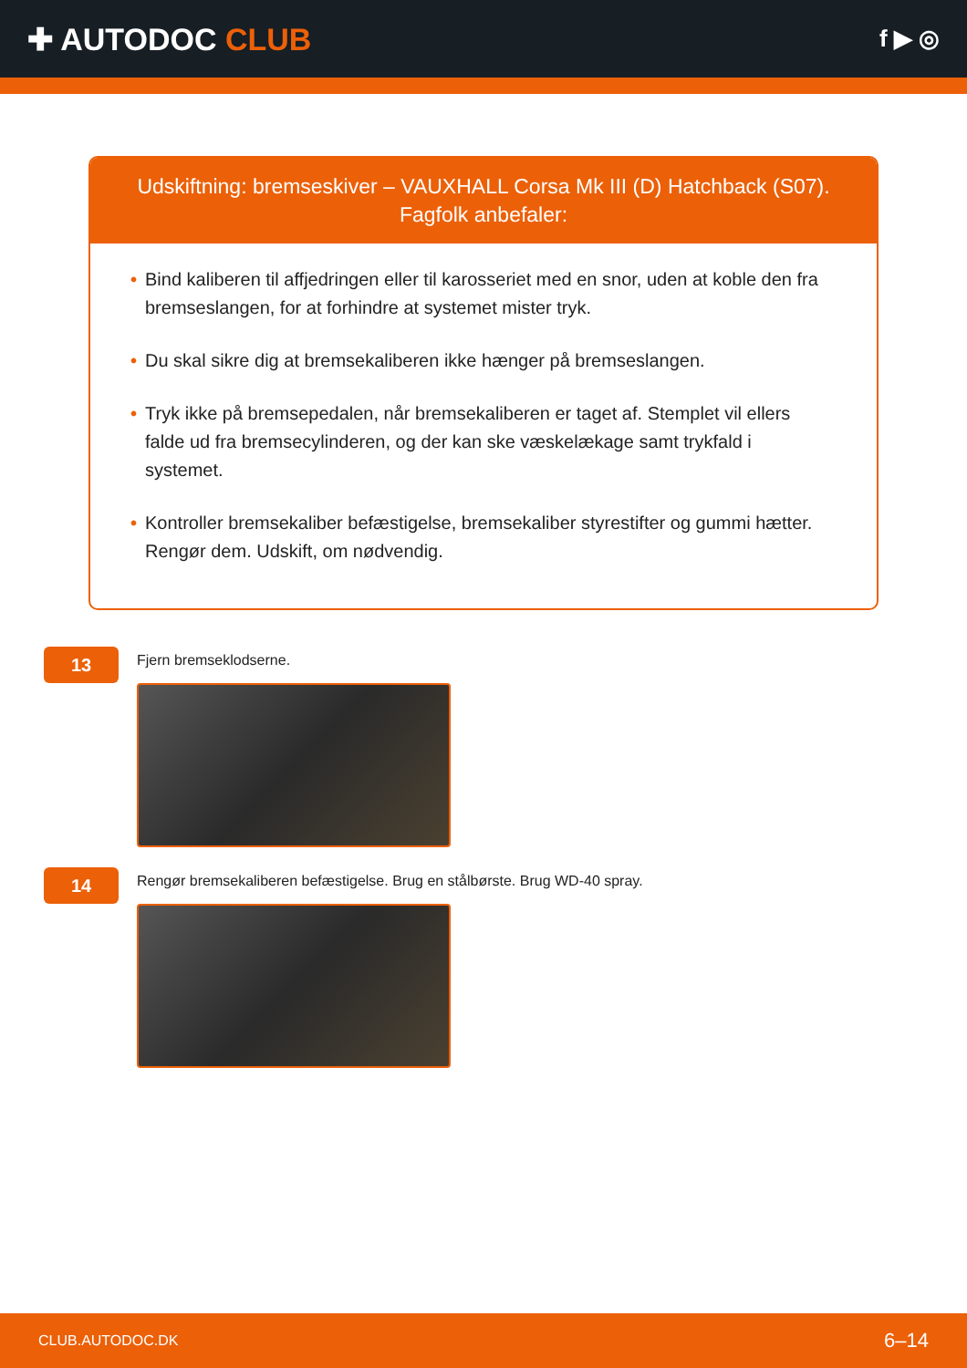✚ AUTODOC CLUB
f ▶ ◎
Udskiftning: bremseskiver – VAUXHALL Corsa Mk III (D) Hatchback (S07).
Fagfolk anbefaler:
• Bind kaliberen til affjedringen eller til karosseriet med en snor, uden at koble den fra bremseslangen, for at forhindre at systemet mister tryk.
• Du skal sikre dig at bremsekaliberen ikke hænger på bremseslangen.
• Tryk ikke på bremsepedalen, når bremsekaliberen er taget af. Stemplet vil ellers falde ud fra bremsecylinderen, og der kan ske væskelækage samt trykfald i systemet.
• Kontroller bremsekaliber befæstigelse, bremsekaliber styrestifter og gummi hætter. Rengør dem. Udskift, om nødvendig.
13
Fjern bremseklodserne.
14
Rengør bremsekaliberen befæstigelse. Brug en stålbørste. Brug WD-40 spray.
CLUB.AUTODOC.DK 6–14